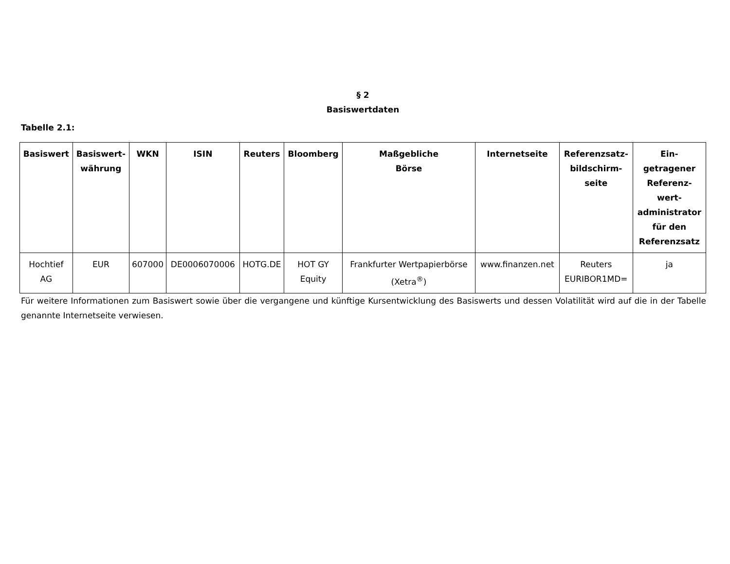§ 2
Basiswertdaten
Tabelle 2.1:
| Basiswert | Basiswert- währung | WKN | ISIN | Reuters | Bloomberg | Maßgebliche Börse | Internetseite | Referenzsatz- bildschirm- seite | Ein- getragener Referenz- wert- administrator für den Referenzsatz |
| --- | --- | --- | --- | --- | --- | --- | --- | --- | --- |
| Hochtief AG | EUR | 607000 | DE0006070006 | HOTG.DE | HOT GY Equity | Frankfurter Wertpapierbörse (Xetra<sup>®</sup>) | www.finanzen.net | Reuters EURIBOR1MD= | ja |
Für weitere Informationen zum Basiswert sowie über die vergangene und künftige Kursentwicklung des Basiswerts und dessen Volatilität wird auf die in der Tabelle genannte Internetseite verwiesen.